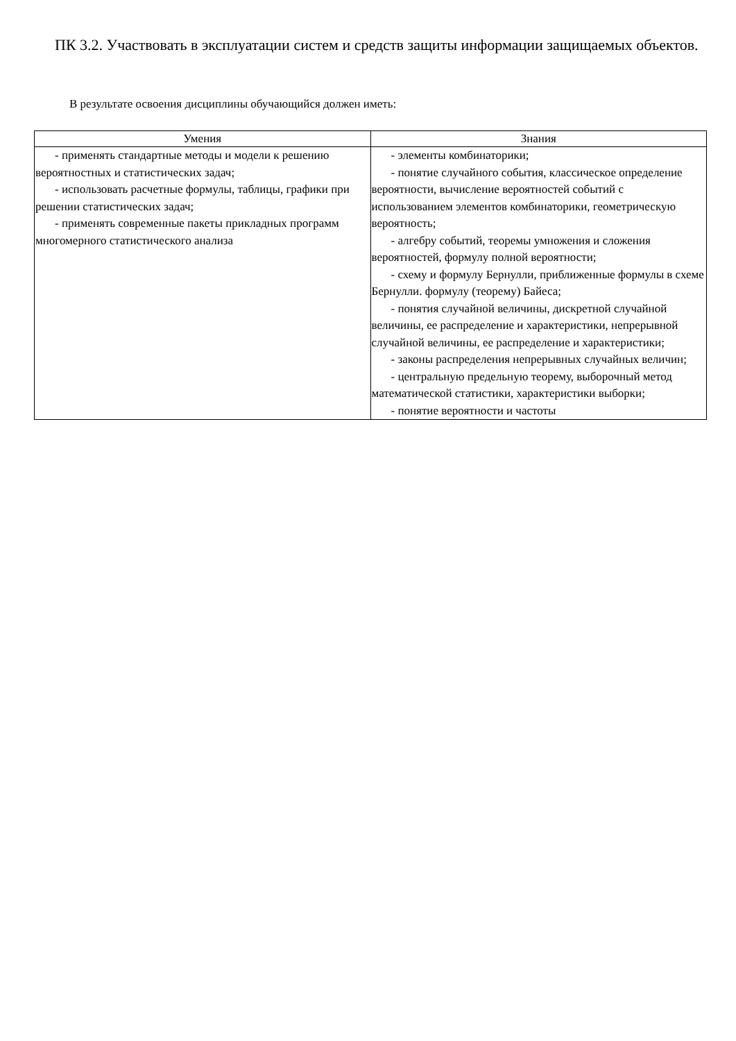ПК 3.2. Участвовать в эксплуатации систем и средств защиты информации защищаемых объектов.
В результате освоения дисциплины обучающийся должен иметь:
| Умения | Знания |
| --- | --- |
| - применять стандартные методы и модели к решению вероятностных и статистических задач; - использовать расчетные формулы, таблицы, графики при решении статистических задач; - применять современные пакеты прикладных программ многомерного статистического анализа | - элементы комбинаторики; - понятие случайного события, классическое определение вероятности, вычисление вероятностей событий с использованием элементов комбинаторики, геометрическую вероятность; - алгебру событий, теоремы умножения и сложения вероятностей, формулу полной вероятности; - схему и формулу Бернулли, приближенные формулы в схеме Бернулли. формулу (теорему) Байеса; - понятия случайной величины, дискретной случайной величины, ее распределение и характеристики, непрерывной случайной величины, ее распределение и характеристики; - законы распределения непрерывных случайных величин; - центральную предельную теорему, выборочный метод математической статистики, характеристики выборки; - понятие вероятности и частоты |